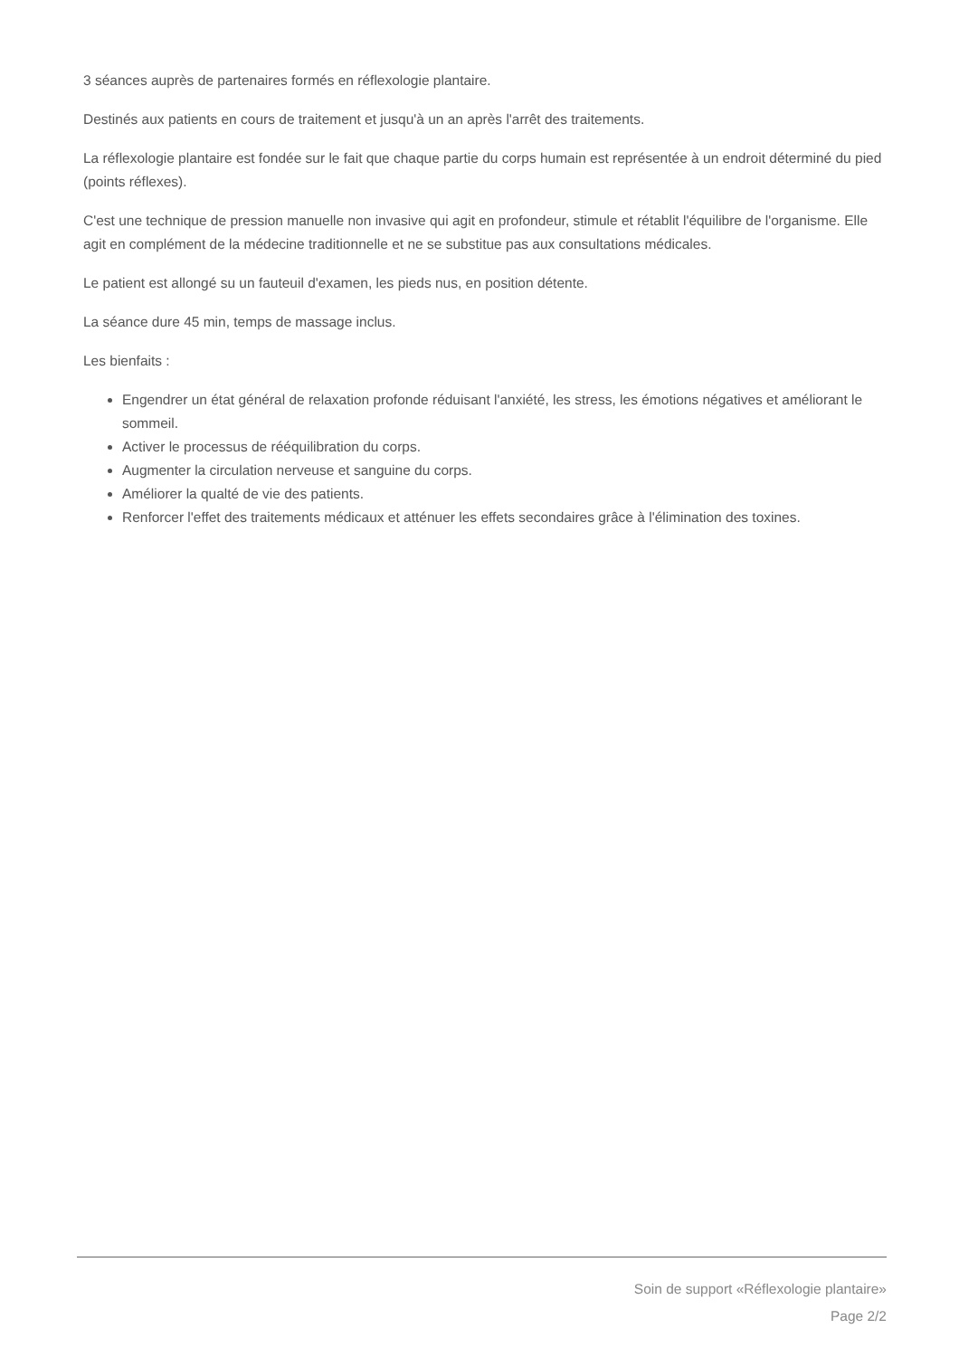3 séances auprès de partenaires formés en réflexologie plantaire.
Destinés aux patients en cours de traitement et jusqu'à un an après l'arrêt des traitements.
La réflexologie plantaire est fondée sur le fait que chaque partie du corps humain est représentée à un endroit déterminé du pied (points réflexes).
C'est une technique de pression manuelle non invasive qui agit en profondeur, stimule et rétablit l'équilibre de l'organisme. Elle agit en complément de la médecine traditionnelle et ne se substitue pas aux consultations médicales.
Le patient est allongé su un fauteuil d'examen, les pieds nus, en position détente.
La séance dure 45 min, temps de massage inclus.
Les bienfaits :
Engendrer un état général de relaxation profonde réduisant l'anxiété, les stress, les émotions négatives et améliorant le sommeil.
Activer le processus de rééquilibration du corps.
Augmenter la circulation nerveuse et sanguine du corps.
Améliorer la qualté de vie des patients.
Renforcer l'effet des traitements médicaux et atténuer les effets secondaires grâce à l'élimination des toxines.
Soin de support «Réflexologie plantaire»
Page 2/2